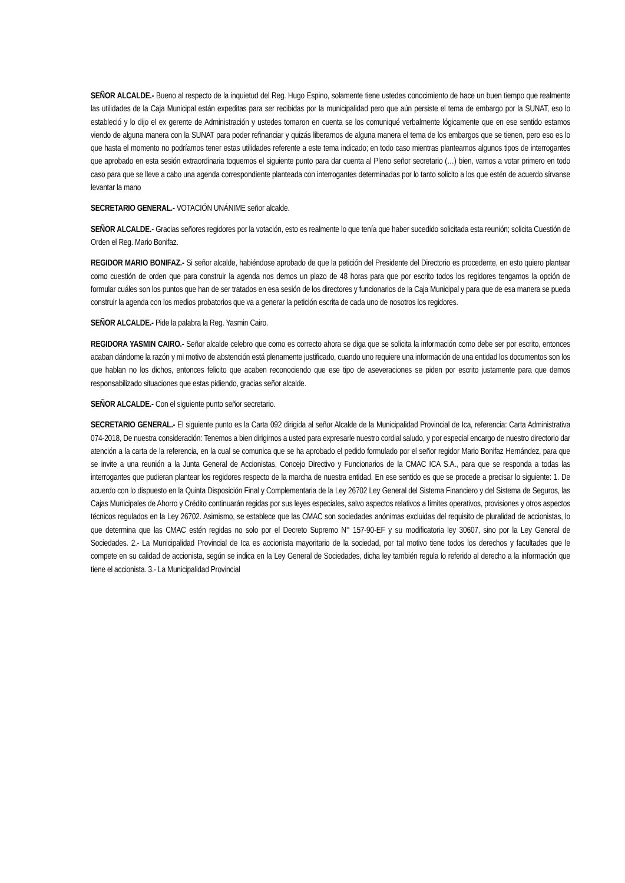SEÑOR ALCALDE.- Bueno al respecto de la inquietud del Reg. Hugo Espino, solamente tiene ustedes conocimiento de hace un buen tiempo que realmente las utilidades de la Caja Municipal están expeditas para ser recibidas por la municipalidad pero que aún persiste el tema de embargo por la SUNAT, eso lo estableció y lo dijo el ex gerente de Administración y ustedes tomaron en cuenta se los comuniqué verbalmente lógicamente que en ese sentido estamos viendo de alguna manera con la SUNAT para poder refinanciar y quizás liberarnos de alguna manera el tema de los embargos que se tienen, pero eso es lo que hasta el momento no podríamos tener estas utilidades referente a este tema indicado; en todo caso mientras planteamos algunos tipos de interrogantes que aprobado en esta sesión extraordinaria toquemos el siguiente punto para dar cuenta al Pleno señor secretario (…) bien, vamos a votar primero en todo caso para que se lleve a cabo una agenda correspondiente planteada con interrogantes determinadas por lo tanto solicito a los que estén de acuerdo sírvanse levantar la mano
SECRETARIO GENERAL.- VOTACIÓN UNÁNIME señor alcalde.
SEÑOR ALCALDE.- Gracias señores regidores por la votación, esto es realmente lo que tenía que haber sucedido solicitada esta reunión; solicita Cuestión de Orden el Reg. Mario Bonifaz.
REGIDOR MARIO BONIFAZ.- Si señor alcalde, habiéndose aprobado de que la petición del Presidente del Directorio es procedente, en esto quiero plantear como cuestión de orden que para construir la agenda nos demos un plazo de 48 horas para que por escrito todos los regidores tengamos la opción de formular cuáles son los puntos que han de ser tratados en esa sesión de los directores y funcionarios de la Caja Municipal y para que de esa manera se pueda construir la agenda con los medios probatorios que va a generar la petición escrita de cada uno de nosotros los regidores.
SEÑOR ALCALDE.- Pide la palabra la Reg. Yasmin Cairo.
REGIDORA YASMIN CAIRO.- Señor alcalde celebro que como es correcto ahora se diga que se solicita la información como debe ser por escrito, entonces acaban dándome la razón y mi motivo de abstención está plenamente justificado, cuando uno requiere una información de una entidad los documentos son los que hablan no los dichos, entonces felicito que acaben reconociendo que ese tipo de aseveraciones se piden por escrito justamente para que demos responsabilizado situaciones que estas pidiendo, gracias señor alcalde.
SEÑOR ALCALDE.- Con el siguiente punto señor secretario.
SECRETARIO GENERAL.- El siguiente punto es la Carta 092 dirigida al señor Alcalde de la Municipalidad Provincial de Ica, referencia: Carta Administrativa 074-2018, De nuestra consideración: Tenemos a bien dirigirnos a usted para expresarle nuestro cordial saludo, y por especial encargo de nuestro directorio dar atención a la carta de la referencia, en la cual se comunica que se ha aprobado el pedido formulado por el señor regidor Mario Bonifaz Hernández, para que se invite a una reunión a la Junta General de Accionistas, Concejo Directivo y Funcionarios de la CMAC ICA S.A., para que se responda a todas las interrogantes que pudieran plantear los regidores respecto de la marcha de nuestra entidad. En ese sentido es que se procede a precisar lo siguiente: 1. De acuerdo con lo dispuesto en la Quinta Disposición Final y Complementaria de la Ley 26702 Ley General del Sistema Financiero y del Sistema de Seguros, las Cajas Municipales de Ahorro y Crédito continuarán regidas por sus leyes especiales, salvo aspectos relativos a límites operativos, provisiones y otros aspectos técnicos regulados en la Ley 26702. Asimismo, se establece que las CMAC son sociedades anónimas excluidas del requisito de pluralidad de accionistas, lo que determina que las CMAC estén regidas no solo por el Decreto Supremo N° 157-90-EF y su modificatoria ley 30607, sino por la Ley General de Sociedades. 2.- La Municipalidad Provincial de Ica es accionista mayoritario de la sociedad, por tal motivo tiene todos los derechos y facultades que le compete en su calidad de accionista, según se indica en la Ley General de Sociedades, dicha ley también regula lo referido al derecho a la información que tiene el accionista. 3.- La Municipalidad Provincial